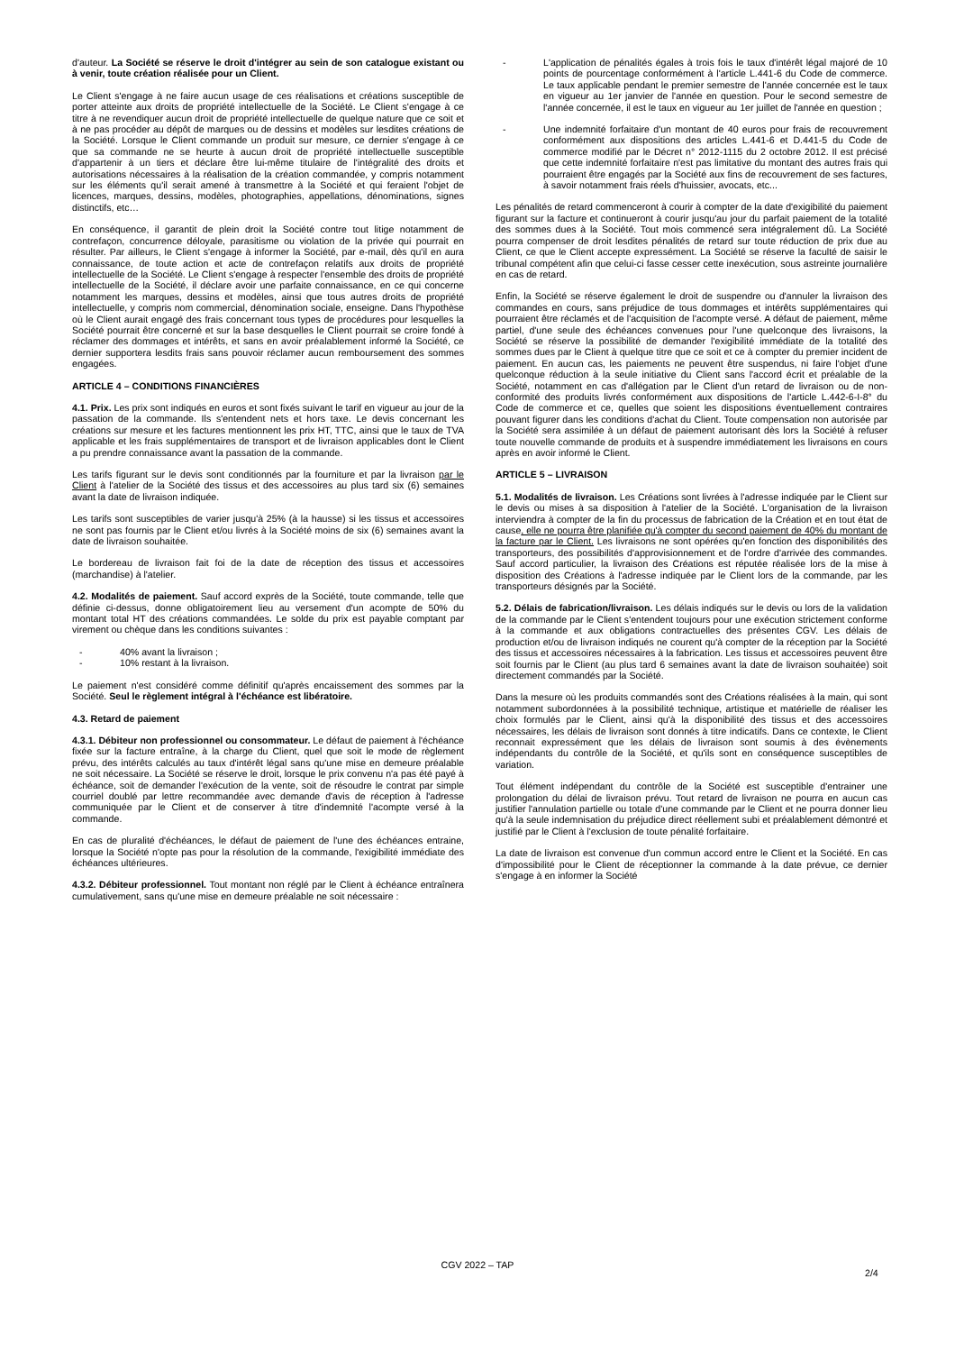d'auteur. La Société se réserve le droit d'intégrer au sein de son catalogue existant ou à venir, toute création réalisée pour un Client.
Le Client s'engage à ne faire aucun usage de ces réalisations et créations susceptible de porter atteinte aux droits de propriété intellectuelle de la Société. Le Client s'engage à ce titre à ne revendiquer aucun droit de propriété intellectuelle de quelque nature que ce soit et à ne pas procéder au dépôt de marques ou de dessins et modèles sur lesdites créations de la Société. Lorsque le Client commande un produit sur mesure, ce dernier s'engage à ce que sa commande ne se heurte à aucun droit de propriété intellectuelle susceptible d'appartenir à un tiers et déclare être lui-même titulaire de l'intégralité des droits et autorisations nécessaires à la réalisation de la création commandée, y compris notamment sur les éléments qu'il serait amené à transmettre à la Société et qui feraient l'objet de licences, marques, dessins, modèles, photographies, appellations, dénominations, signes distinctifs, etc…
En conséquence, il garantit de plein droit la Société contre tout litige notamment de contrefaçon, concurrence déloyale, parasitisme ou violation de la privée qui pourrait en résulter. Par ailleurs, le Client s'engage à informer la Société, par e-mail, dès qu'il en aura connaissance, de toute action et acte de contrefaçon relatifs aux droits de propriété intellectuelle de la Société. Le Client s'engage à respecter l'ensemble des droits de propriété intellectuelle de la Société, il déclare avoir une parfaite connaissance, en ce qui concerne notamment les marques, dessins et modèles, ainsi que tous autres droits de propriété intellectuelle, y compris nom commercial, dénomination sociale, enseigne. Dans l'hypothèse où le Client aurait engagé des frais concernant tous types de procédures pour lesquelles la Société pourrait être concerné et sur la base desquelles le Client pourrait se croire fondé à réclamer des dommages et intérêts, et sans en avoir préalablement informé la Société, ce dernier supportera lesdits frais sans pouvoir réclamer aucun remboursement des sommes engagées.
ARTICLE 4 – CONDITIONS FINANCIÈRES
4.1. Prix. Les prix sont indiqués en euros et sont fixés suivant le tarif en vigueur au jour de la passation de la commande. Ils s'entendent nets et hors taxe. Le devis concernant les créations sur mesure et les factures mentionnent les prix HT, TTC, ainsi que le taux de TVA applicable et les frais supplémentaires de transport et de livraison applicables dont le Client a pu prendre connaissance avant la passation de la commande.
Les tarifs figurant sur le devis sont conditionnés par la fourniture et par la livraison par le Client à l'atelier de la Société des tissus et des accessoires au plus tard six (6) semaines avant la date de livraison indiquée.
Les tarifs sont susceptibles de varier jusqu'à 25% (à la hausse) si les tissus et accessoires ne sont pas fournis par le Client et/ou livrés à la Société moins de six (6) semaines avant la date de livraison souhaitée.
Le bordereau de livraison fait foi de la date de réception des tissus et accessoires (marchandise) à l'atelier.
4.2. Modalités de paiement. Sauf accord exprès de la Société, toute commande, telle que définie ci-dessus, donne obligatoirement lieu au versement d'un acompte de 50% du montant total HT des créations commandées. Le solde du prix est payable comptant par virement ou chèque dans les conditions suivantes :
- 40% avant la livraison ;
- 10% restant à la livraison.
Le paiement n'est considéré comme définitif qu'après encaissement des sommes par la Société. Seul le règlement intégral à l'échéance est libératoire.
4.3. Retard de paiement
4.3.1. Débiteur non professionnel ou consommateur. Le défaut de paiement à l'échéance fixée sur la facture entraîne, à la charge du Client, quel que soit le mode de règlement prévu, des intérêts calculés au taux d'intérêt légal sans qu'une mise en demeure préalable ne soit nécessaire. La Société se réserve le droit, lorsque le prix convenu n'a pas été payé à échéance, soit de demander l'exécution de la vente, soit de résoudre le contrat par simple courriel doublé par lettre recommandée avec demande d'avis de réception à l'adresse communiquée par le Client et de conserver à titre d'indemnité l'acompte versé à la commande.
En cas de pluralité d'échéances, le défaut de paiement de l'une des échéances entraine, lorsque la Société n'opte pas pour la résolution de la commande, l'exigibilité immédiate des échéances ultérieures.
4.3.2. Débiteur professionnel. Tout montant non réglé par le Client à échéance entraînera cumulativement, sans qu'une mise en demeure préalable ne soit nécessaire :
- L'application de pénalités égales à trois fois le taux d'intérêt légal majoré de 10 points de pourcentage conformément à l'article L.441-6 du Code de commerce. Le taux applicable pendant le premier semestre de l'année concernée est le taux en vigueur au 1er janvier de l'année en question. Pour le second semestre de l'année concernée, il est le taux en vigueur au 1er juillet de l'année en question ;
- Une indemnité forfaitaire d'un montant de 40 euros pour frais de recouvrement conformément aux dispositions des articles L.441-6 et D.441-5 du Code de commerce modifié par le Décret n° 2012-1115 du 2 octobre 2012. Il est précisé que cette indemnité forfaitaire n'est pas limitative du montant des autres frais qui pourraient être engagés par la Société aux fins de recouvrement de ses factures, à savoir notamment frais réels d'huissier, avocats, etc...
Les pénalités de retard commenceront à courir à compter de la date d'exigibilité du paiement figurant sur la facture et continueront à courir jusqu'au jour du parfait paiement de la totalité des sommes dues à la Société. Tout mois commencé sera intégralement dû. La Société pourra compenser de droit lesdites pénalités de retard sur toute réduction de prix due au Client, ce que le Client accepte expressément. La Société se réserve la faculté de saisir le tribunal compétent afin que celui-ci fasse cesser cette inexécution, sous astreinte journalière en cas de retard.
Enfin, la Société se réserve également le droit de suspendre ou d'annuler la livraison des commandes en cours, sans préjudice de tous dommages et intérêts supplémentaires qui pourraient être réclamés et de l'acquisition de l'acompte versé. A défaut de paiement, même partiel, d'une seule des échéances convenues pour l'une quelconque des livraisons, la Société se réserve la possibilité de demander l'exigibilité immédiate de la totalité des sommes dues par le Client à quelque titre que ce soit et ce à compter du premier incident de paiement. En aucun cas, les paiements ne peuvent être suspendus, ni faire l'objet d'une quelconque réduction à la seule initiative du Client sans l'accord écrit et préalable de la Société, notamment en cas d'allégation par le Client d'un retard de livraison ou de non-conformité des produits livrés conformément aux dispositions de l'article L.442-6-I-8° du Code de commerce et ce, quelles que soient les dispositions éventuellement contraires pouvant figurer dans les conditions d'achat du Client. Toute compensation non autorisée par la Société sera assimilée à un défaut de paiement autorisant dès lors la Société à refuser toute nouvelle commande de produits et à suspendre immédiatement les livraisons en cours après en avoir informé le Client.
ARTICLE 5 – LIVRAISON
5.1. Modalités de livraison. Les Créations sont livrées à l'adresse indiquée par le Client sur le devis ou mises à sa disposition à l'atelier de la Société. L'organisation de la livraison interviendra à compter de la fin du processus de fabrication de la Création et en tout état de cause, elle ne pourra être planifiée qu'à compter du second paiement de 40% du montant de la facture par le Client. Les livraisons ne sont opérées qu'en fonction des disponibilités des transporteurs, des possibilités d'approvisionnement et de l'ordre d'arrivée des commandes. Sauf accord particulier, la livraison des Créations est réputée réalisée lors de la mise à disposition des Créations à l'adresse indiquée par le Client lors de la commande, par les transporteurs désignés par la Société.
5.2. Délais de fabrication/livraison. Les délais indiqués sur le devis ou lors de la validation de la commande par le Client s'entendent toujours pour une exécution strictement conforme à la commande et aux obligations contractuelles des présentes CGV. Les délais de production et/ou de livraison indiqués ne courent qu'à compter de la réception par la Société des tissus et accessoires nécessaires à la fabrication. Les tissus et accessoires peuvent être soit fournis par le Client (au plus tard 6 semaines avant la date de livraison souhaitée) soit directement commandés par la Société.
Dans la mesure où les produits commandés sont des Créations réalisées à la main, qui sont notamment subordonnées à la possibilité technique, artistique et matérielle de réaliser les choix formulés par le Client, ainsi qu'à la disponibilité des tissus et des accessoires nécessaires, les délais de livraison sont donnés à titre indicatifs. Dans ce contexte, le Client reconnait expressément que les délais de livraison sont soumis à des évènements indépendants du contrôle de la Société, et qu'ils sont en conséquence susceptibles de variation.
Tout élément indépendant du contrôle de la Société est susceptible d'entrainer une prolongation du délai de livraison prévu. Tout retard de livraison ne pourra en aucun cas justifier l'annulation partielle ou totale d'une commande par le Client et ne pourra donner lieu qu'à la seule indemnisation du préjudice direct réellement subi et préalablement démontré et justifié par le Client à l'exclusion de toute pénalité forfaitaire.
La date de livraison est convenue d'un commun accord entre le Client et la Société. En cas d'impossibilité pour le Client de réceptionner la commande à la date prévue, ce dernier s'engage à en informer la Société
CGV 2022 – TAP
2/4